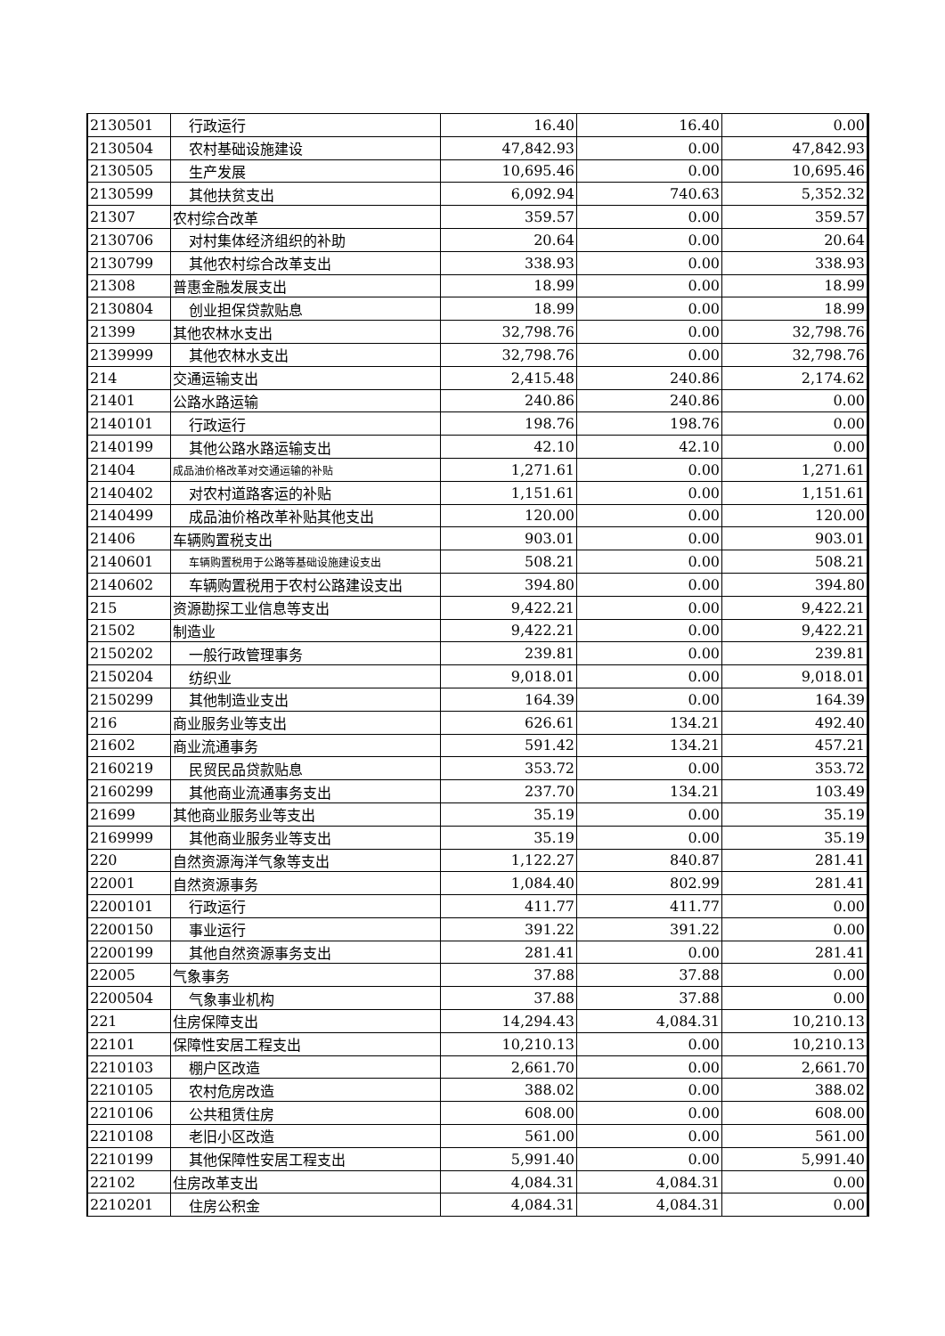| 2130501 | 行政运行 | 16.40 | 16.40 | 0.00 |
| 2130504 | 农村基础设施建设 | 47,842.93 | 0.00 | 47,842.93 |
| 2130505 | 生产发展 | 10,695.46 | 0.00 | 10,695.46 |
| 2130599 | 其他扶贫支出 | 6,092.94 | 740.63 | 5,352.32 |
| 21307 | 农村综合改革 | 359.57 | 0.00 | 359.57 |
| 2130706 | 对村集体经济组织的补助 | 20.64 | 0.00 | 20.64 |
| 2130799 | 其他农村综合改革支出 | 338.93 | 0.00 | 338.93 |
| 21308 | 普惠金融发展支出 | 18.99 | 0.00 | 18.99 |
| 2130804 | 创业担保贷款贴息 | 18.99 | 0.00 | 18.99 |
| 21399 | 其他农林水支出 | 32,798.76 | 0.00 | 32,798.76 |
| 2139999 | 其他农林水支出 | 32,798.76 | 0.00 | 32,798.76 |
| 214 | 交通运输支出 | 2,415.48 | 240.86 | 2,174.62 |
| 21401 | 公路水路运输 | 240.86 | 240.86 | 0.00 |
| 2140101 | 行政运行 | 198.76 | 198.76 | 0.00 |
| 2140199 | 其他公路水路运输支出 | 42.10 | 42.10 | 0.00 |
| 21404 | 成品油价格改革对交通运输的补贴 | 1,271.61 | 0.00 | 1,271.61 |
| 2140402 | 对农村道路客运的补贴 | 1,151.61 | 0.00 | 1,151.61 |
| 2140499 | 成品油价格改革补贴其他支出 | 120.00 | 0.00 | 120.00 |
| 21406 | 车辆购置税支出 | 903.01 | 0.00 | 903.01 |
| 2140601 | 车辆购置税用于公路等基础设施建设支出 | 508.21 | 0.00 | 508.21 |
| 2140602 | 车辆购置税用于农村公路建设支出 | 394.80 | 0.00 | 394.80 |
| 215 | 资源勘探工业信息等支出 | 9,422.21 | 0.00 | 9,422.21 |
| 21502 | 制造业 | 9,422.21 | 0.00 | 9,422.21 |
| 2150202 | 一般行政管理事务 | 239.81 | 0.00 | 239.81 |
| 2150204 | 纺织业 | 9,018.01 | 0.00 | 9,018.01 |
| 2150299 | 其他制造业支出 | 164.39 | 0.00 | 164.39 |
| 216 | 商业服务业等支出 | 626.61 | 134.21 | 492.40 |
| 21602 | 商业流通事务 | 591.42 | 134.21 | 457.21 |
| 2160219 | 民贸民品贷款贴息 | 353.72 | 0.00 | 353.72 |
| 2160299 | 其他商业流通事务支出 | 237.70 | 134.21 | 103.49 |
| 21699 | 其他商业服务业等支出 | 35.19 | 0.00 | 35.19 |
| 2169999 | 其他商业服务业等支出 | 35.19 | 0.00 | 35.19 |
| 220 | 自然资源海洋气象等支出 | 1,122.27 | 840.87 | 281.41 |
| 22001 | 自然资源事务 | 1,084.40 | 802.99 | 281.41 |
| 2200101 | 行政运行 | 411.77 | 411.77 | 0.00 |
| 2200150 | 事业运行 | 391.22 | 391.22 | 0.00 |
| 2200199 | 其他自然资源事务支出 | 281.41 | 0.00 | 281.41 |
| 22005 | 气象事务 | 37.88 | 37.88 | 0.00 |
| 2200504 | 气象事业机构 | 37.88 | 37.88 | 0.00 |
| 221 | 住房保障支出 | 14,294.43 | 4,084.31 | 10,210.13 |
| 22101 | 保障性安居工程支出 | 10,210.13 | 0.00 | 10,210.13 |
| 2210103 | 棚户区改造 | 2,661.70 | 0.00 | 2,661.70 |
| 2210105 | 农村危房改造 | 388.02 | 0.00 | 388.02 |
| 2210106 | 公共租赁住房 | 608.00 | 0.00 | 608.00 |
| 2210108 | 老旧小区改造 | 561.00 | 0.00 | 561.00 |
| 2210199 | 其他保障性安居工程支出 | 5,991.40 | 0.00 | 5,991.40 |
| 22102 | 住房改革支出 | 4,084.31 | 4,084.31 | 0.00 |
| 2210201 | 住房公积金 | 4,084.31 | 4,084.31 | 0.00 |